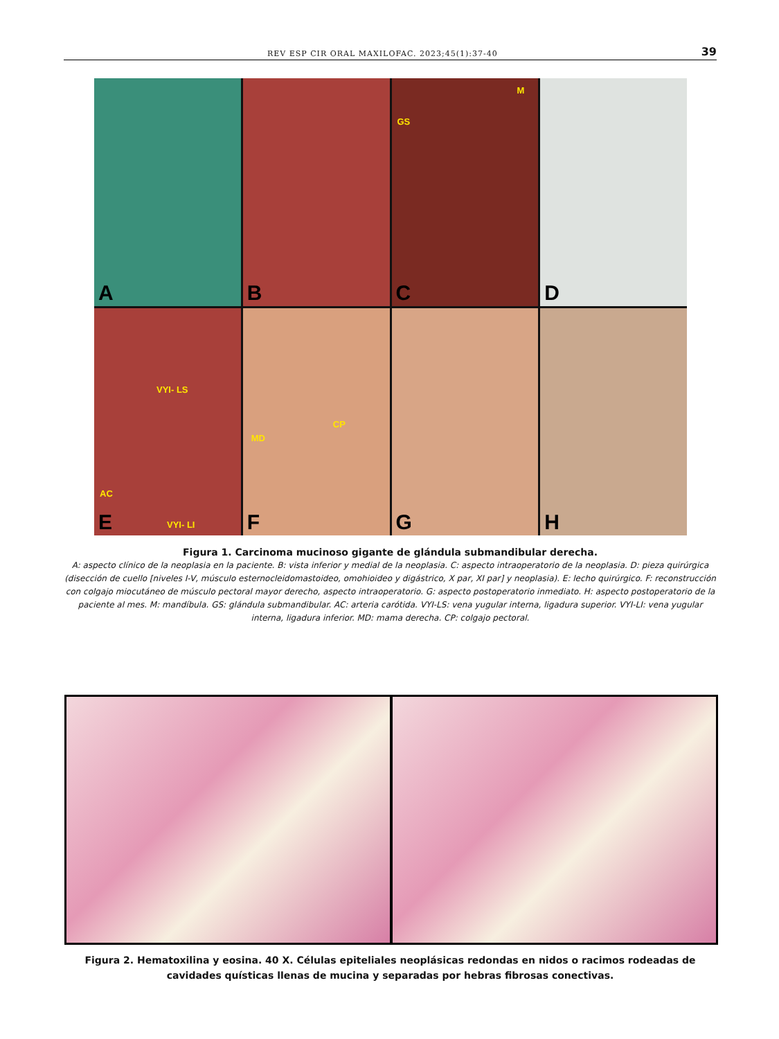REV ESP CIR ORAL MAXILOFAC. 2023;45(1):37-40 39
A
B
M
GS
C
D
VYI- LS
AC
VYI- LI
E
CP
MD
F
G
H
Figura 1. Carcinoma mucinoso gigante de glándula submandibular derecha.
A: aspecto clínico de la neoplasia en la paciente. B: vista inferior y medial de la neoplasia. C: aspecto intraoperatorio de la neoplasia. D: pieza quirúrgica (disección de cuello [niveles I-V, músculo esternocleidomastoideo, omohioideo y digástrico, X par, XI par] y neoplasia). E: lecho quirúrgico. F: reconstrucción con colgajo miocutáneo de músculo pectoral mayor derecho, aspecto intraoperatorio. G: aspecto postoperatorio inmediato. H: aspecto postoperatorio de la paciente al mes. M: mandíbula. GS: glándula submandibular. AC: arteria carótida. VYI-LS: vena yugular interna, ligadura superior. VYI-LI: vena yugular interna, ligadura inferior. MD: mama derecha. CP: colgajo pectoral.
Figura 2. Hematoxilina y eosina. 40 X. Células epiteliales neoplásicas redondas en nidos o racimos rodeadas de cavidades quísticas llenas de mucina y separadas por hebras fibrosas conectivas.